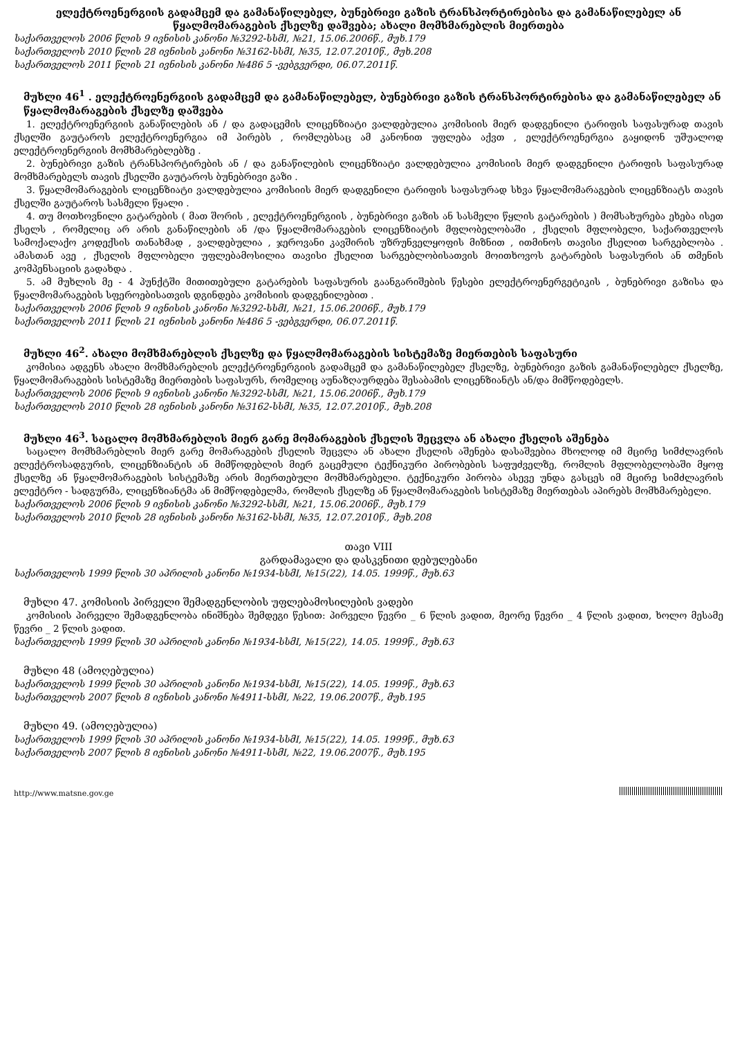ელექტროენერგიის გადამცემ და გამანაწილებელ, ბუნებრივი გაზის ტრანსპორტირებისა და გამანაწილებელ ან წყალმომარაგების ქსელზე დაშვება; ახალი მომხმარებლის მიერთება
საქართველოს 2006 წლის 9 ივნისის კანონი №3292-სსმI, №21, 15.06.2006წ., მუხ.179
საქართველოს 2010 წლის 28 ივნისის კანონი №3162-სსმI, №35, 12.07.2010წ., მუხ.208
საქართველოს 2011 წლის 21 ივნისის კანონი №486 5 -ვებგვერდი, 06.07.2011წ.
მუხლი 46<sup>1</sup> . ელექტროენერგიის გადამცემ და გამანაწილებელ, ბუნებრივი გაზის ტრანსპორტირებისა და გამანაწილებელ ან წყალმომარაგების ქსელზე დაშვება
1. ელექტროენერგიის განაწილების ან / და გადაცემის ლიცენზიატი ვალდებულია კომისიის მიერ დადგენილი ტარიფის საფასურად თავის ქსელში გაუტაროს ელექტროენერგია იმ პირებს , რომლებსაც ამ კანონით უფლება აქვთ , ელექტროენერგია გაყიდონ უშუალოდ ელექტროენერგიის მომხმარებლებზე .
2. ბუნებრივი გაზის ტრანსპორტირების ან / და განაწილების ლიცენზიატი ვალდებულია კომისიის მიერ დადგენილი ტარიფის საფასურად მომხმარებელს თავის ქსელში გაუტაროს ბუნებრივი გაზი .
3. წყალმომარაგების ლიცენზიატი ვალდებულია კომისიის მიერ დადგენილი ტარიფის საფასურად სხვა წყალმომარაგების ლიცენზიატს თავის ქსელში გაუტაროს სასმელი წყალი .
4. თუ მოთხოვნილი გატარების ( მათ შორის , ელექტროენერგიის , ბუნებრივი გაზის ან სასმელი წყლის გატარების ) მომსახურება ეხება ისეთ ქსელს , რომელიც არ არის განაწილების ან /და წყალმომარაგების ლიცენზიატის მფლობელობაში , ქსელის მფლობელი, საქართველოს სამოქალაქო კოდექსის თანახმად , ვალდებულია , ჯეროვანი კავშირის უზრუნველყოფის მიზნით , ითმინოს თავისი ქსელით სარგებლობა . ამასთან ავე , ქსელის მფლობელი უფლებამოსილია თავისი ქსელით სარგებლობისათვის მოითხოვოს გატარების საფასურის ან თმენის კომპენსაციის გადახდა .
5. ამ მუხლის მე - 4 პუნქტში მითითებული გატარების საფასურის გაანგარიშების წესები ელექტროენერგეტიკის , ბუნებრივი გაზისა და წყალმომარაგების სფეროებისათვის დგინდება კომისიის დადგენილებით .
საქართველოს 2006 წლის 9 ივნისის კანონი №3292-სსმI, №21, 15.06.2006წ., მუხ.179
საქართველოს 2011 წლის 21 ივნისის კანონი №486 5 -ვებგვერდი, 06.07.2011წ.
მუხლი 46<sup>2</sup>. ახალი მომხმარებლის ქსელზე და წყალმომარაგების სისტემაზე მიერთების საფასური
კომისია ადგენს ახალი მომხმარებლის ელექტროენერგიის გადამცემ და გამანაწილებელ ქსელზე, ბუნებრივი გაზის გამანაწილებელ ქსელზე, წყალმომარაგების სისტემაზე მიერთების საფასურს, რომელიც აუნაზღაურდება შესაბამის ლიცენზიანტს ან/და მიმწოდებელს.
საქართველოს 2006 წლის 9 ივნისის კანონი №3292-სსმI, №21, 15.06.2006წ., მუხ.179
საქართველოს 2010 წლის 28 ივნისის კანონი №3162-სსმI, №35, 12.07.2010წ., მუხ.208
მუხლი 46<sup>3</sup>. საცალო მომხმარებლის მიერ გარე მომარაგების ქსელის შეცვლა ან ახალი ქსელის აშენება
საცალო მომხმარებლის მიერ გარე მომარაგების ქსელის შეცვლა ან ახალი ქსელის აშენება დასაშვებია მხოლოდ იმ მცირე სიმძლავრის ელექტროსადგურის, ლიცენზიანტის ან მიმწოდებლის მიერ გაცემული ტექნიკური პირობების საფუძველზე, რომლის მფლობელობაში მყოფ ქსელზე ან წყალმომარაგების სისტემაზე არის მიერთებული მომხმარებელი. ტექნიკური პირობა ასევე უნდა გასცეს იმ მცირე სიმძლავრის ელექტრო - სადგურმა, ლიცენზიანტმა ან მიმწოდებელმა, რომლის ქსელზე ან წყალმომარაგების სისტემაზე მიერთებას აპირებს მომხმარებელი.
საქართველოს 2006 წლის 9 ივნისის კანონი №3292-სსმI, №21, 15.06.2006წ., მუხ.179
საქართველოს 2010 წლის 28 ივნისის კანონი №3162-სსმI, №35, 12.07.2010წ., მუხ.208
თავი VIII
გარდამავალი და დასკვნითი დებულებანი
საქართველოს 1999 წლის 30 აპრილის კანონი №1934-სსმI, №15(22), 14.05. 1999წ., მუხ.63
მუხლი 47. კომისიის პირველი შემადგენლობის უფლებამოსილების ვადები
კომისიის პირველი შემადგენლობა ინიშნება შემდეგი წესით: პირველი წევრი _ 6 წლის ვადით, მეორე წევრი _ 4 წლის ვადით, ხოლო მესამე წევრი _ 2 წლის ვადით.
საქართველოს 1999 წლის 30 აპრილის კანონი №1934-სსმI, №15(22), 14.05. 1999წ., მუხ.63
მუხლი 48 (ამოღებულია)
საქართველოს 1999 წლის 30 აპრილის კანონი №1934-სსმI, №15(22), 14.05. 1999წ., მუხ.63
საქართველოს 2007 წლის 8 ივნისის კანონი №4911-სსმI, №22, 19.06.2007წ., მუხ.195
მუხლი 49. (ამოღებულია)
საქართველოს 1999 წლის 30 აპრილის კანონი №1934-სსმI, №15(22), 14.05. 1999წ., მუხ.63
საქართველოს 2007 წლის 8 ივნისის კანონი №4911-სსმI, №22, 19.06.2007წ., მუხ.195
http://www.matsne.gov.ge